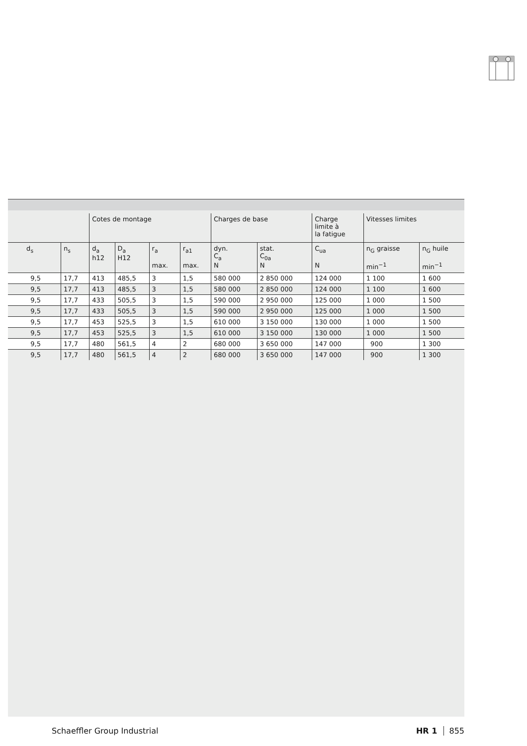| | | Cotes de montage | | | | Charges de base | | Charge limite à la fatigue | Vitesses limites | |
| --- | --- | --- | --- | --- | --- | --- | --- | --- | --- | --- |
| d<sub>s</sub> | n<sub>s</sub> | d<sub>a</sub> h12 | D<sub>a</sub> H12 | r<sub>a</sub> max. | r<sub>a1</sub> max. | dyn. C<sub>a</sub> N | stat. C<sub>0a</sub> N | C<sub>ua</sub> N | n<sub>G</sub> graisse min<sup>−1</sup> | n<sub>G</sub> huile min<sup>−1</sup> |
| 9,5 | 17,7 | 413 | 485,5 | 3 | 1,5 | 580 000 | 2 850 000 | 124 000 | 1 100 | 1 600 |
| 9,5 | 17,7 | 413 | 485,5 | 3 | 1,5 | 580 000 | 2 850 000 | 124 000 | 1 100 | 1 600 |
| 9,5 | 17,7 | 433 | 505,5 | 3 | 1,5 | 590 000 | 2 950 000 | 125 000 | 1 000 | 1 500 |
| 9,5 | 17,7 | 433 | 505,5 | 3 | 1,5 | 590 000 | 2 950 000 | 125 000 | 1 000 | 1 500 |
| 9,5 | 17,7 | 453 | 525,5 | 3 | 1,5 | 610 000 | 3 150 000 | 130 000 | 1 000 | 1 500 |
| 9,5 | 17,7 | 453 | 525,5 | 3 | 1,5 | 610 000 | 3 150 000 | 130 000 | 1 000 | 1 500 |
| 9,5 | 17,7 | 480 | 561,5 | 4 | 2 | 680 000 | 3 650 000 | 147 000 | 900 | 1 300 |
| 9,5 | 17,7 | 480 | 561,5 | 4 | 2 | 680 000 | 3 650 000 | 147 000 | 900 | 1 300 |
Schaeffler Group Industrial HR 1 855